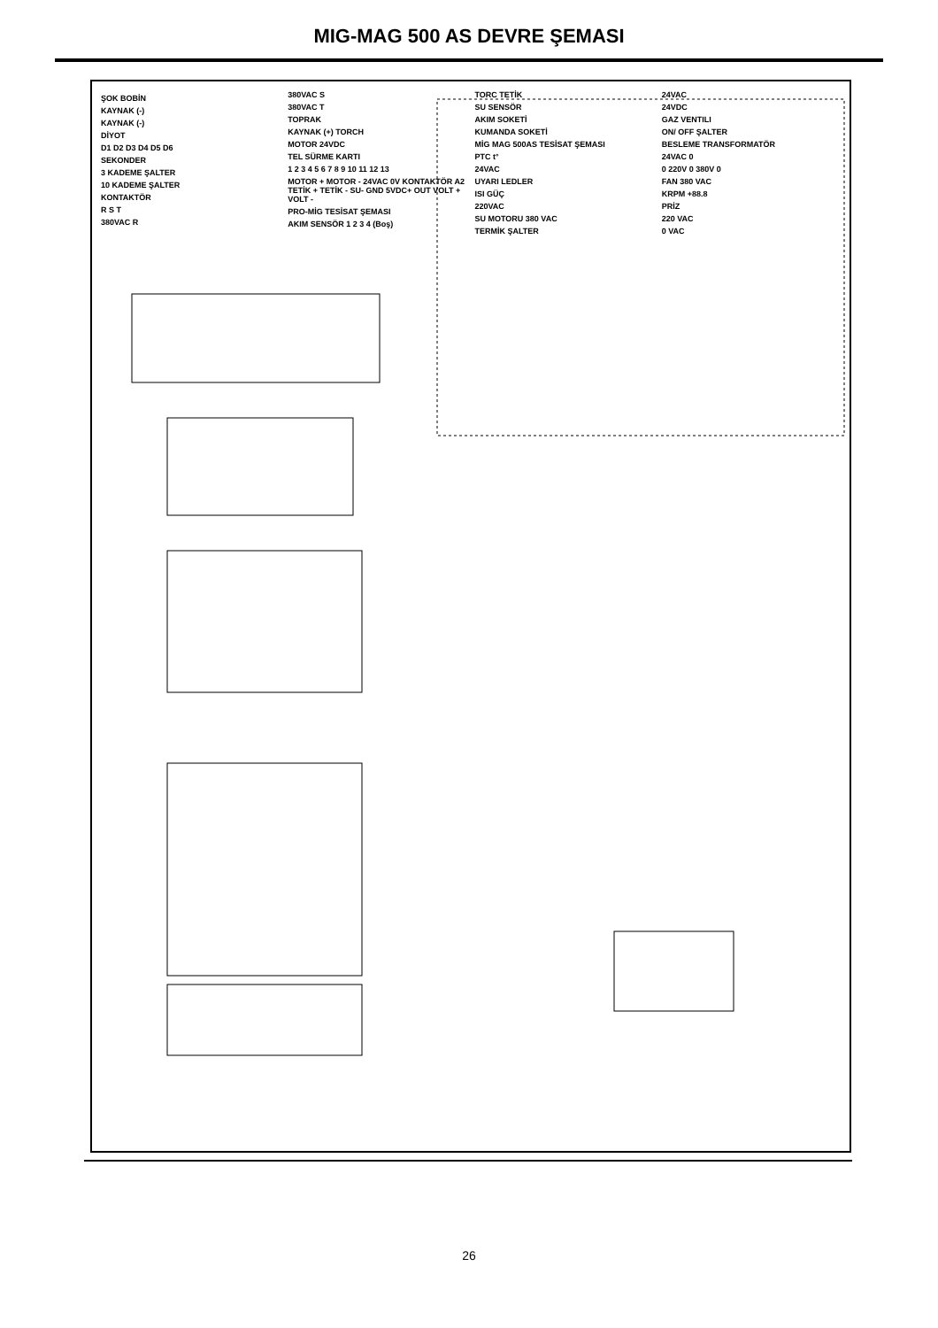MIG-MAG 500 AS DEVRE ŞEMASI
ŞOK BOBİN
KAYNAK (-)
KAYNAK (-)
DİYOT
D1 D2 D3 D4 D5 D6
SEKONDER
3 KADEME ŞALTER
10 KADEME ŞALTER
KONTAKTÖR
R S T
380VAC R
380VAC S
380VAC T
TOPRAK
KAYNAK (+) TORCH
MOTOR 24VDC
TEL SÜRME KARTI
1 2 3 4 5 6 7 8 9 10 11 12 13
MOTOR + MOTOR - 24VAC 0V KONTAKTÖR A2 TETİK + TETİK - SU- GND 5VDC+ OUT VOLT + VOLT -
PRO-MİG TESİSAT ŞEMASI
AKIM SENSÖR 1 2 3 4 (Boş)
TORC TETİK
SU SENSÖR
AKIM SOKETİ
KUMANDA SOKETİ
MİG MAG 500AS TESİSAT ŞEMASI
PTC t°
24VAC
UYARI LEDLER
ISI GÜÇ
220VAC
SU MOTORU 380 VAC
TERMİK ŞALTER
24VAC
24VDC
GAZ VENTILI
ON/ OFF ŞALTER
BESLEME TRANSFORMATÖR
24VAC 0
0 220V 0 380V 0
FAN 380 VAC
KRPM +88.8
PRİZ
220 VAC
0 VAC
26